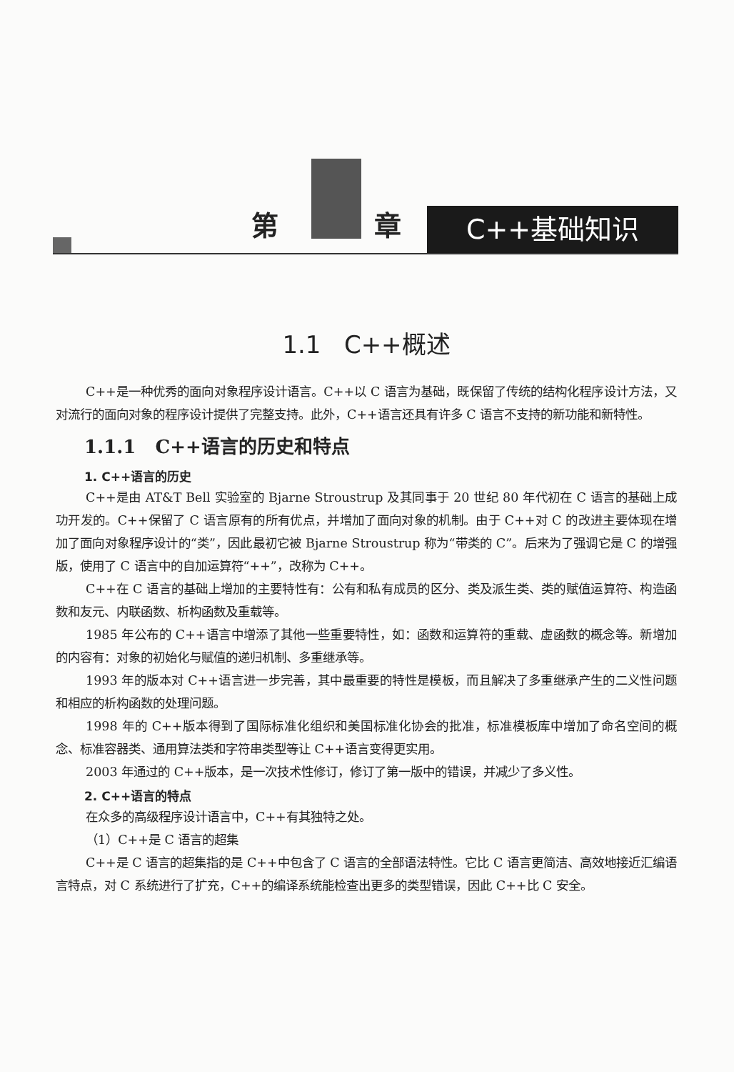第 章 C++基础知识
1.1 C++概述
C++是一种优秀的面向对象程序设计语言。C++以 C 语言为基础，既保留了传统的结构化程序设计方法，又对流行的面向对象的程序设计提供了完整支持。此外，C++语言还具有许多 C 语言不支持的新功能和新特性。
1.1.1 C++语言的历史和特点
1. C++语言的历史
C++是由 AT&T Bell 实验室的 Bjarne Stroustrup 及其同事于 20 世纪 80 年代初在 C 语言的基础上成功开发的。C++保留了 C 语言原有的所有优点，并增加了面向对象的机制。由于 C++对 C 的改进主要体现在增加了面向对象程序设计的“类”，因此最初它被 Bjarne Stroustrup 称为“带类的 C”。后来为了强调它是 C 的增强版，使用了 C 语言中的自加运算符“++”，改称为 C++。
C++在 C 语言的基础上增加的主要特性有：公有和私有成员的区分、类及派生类、类的赋值运算符、构造函数和友元、内联函数、析构函数及重载等。
1985 年公布的 C++语言中增添了其他一些重要特性，如：函数和运算符的重载、虚函数的概念等。新增加的内容有：对象的初始化与赋值的递归机制、多重继承等。
1993 年的版本对 C++语言进一步完善，其中最重要的特性是模板，而且解决了多重继承产生的二义性问题和相应的析构函数的处理问题。
1998 年的 C++版本得到了国际标准化组织和美国标准化协会的批准，标准模板库中增加了命名空间的概念、标准容器类、通用算法类和字符串类型等让 C++语言变得更实用。
2003 年通过的 C++版本，是一次技术性修订，修订了第一版中的错误，并减少了多义性。
2. C++语言的特点
在众多的高级程序设计语言中，C++有其独特之处。
（1）C++是 C 语言的超集
C++是 C 语言的超集指的是 C++中包含了 C 语言的全部语法特性。它比 C 语言更简洁、高效地接近汇编语言特点，对 C 系统进行了扩充，C++的编译系统能检查出更多的类型错误，因此 C++比 C 安全。